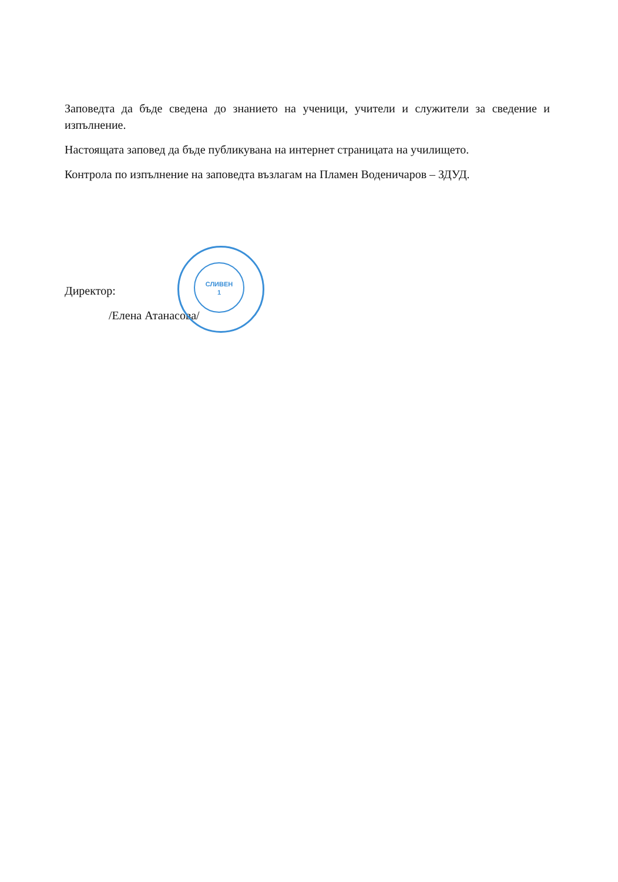Заповедта да бъде сведена до знанието на ученици, учители и служители за сведение и изпълнение.
Настоящата заповед да бъде публикувана на интернет страницата на училището.
Контрола по изпълнение на заповедта възлагам на Пламен Воденичаров – ЗДУД.
Директор:
/Елена Атанасова/
СЛИВЕН
1